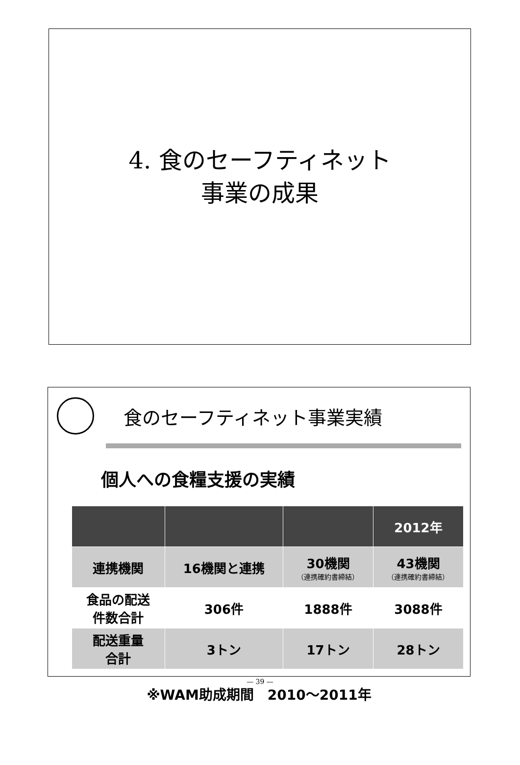4. 食のセーフティネット
事業の成果
食のセーフティネット事業実績
個人への食糧支援の実績
| | | | 2012年 |
| 連携機関 | 16機関と連携 | 30機関 （連携確約書締結） | 43機関 （連携確約書締結） |
| 食品の配送 件数合計 | 306件 | 1888件 | 3088件 |
| 配送重量 合計 | 3トン | 17トン | 28トン |
※WAM助成期間　2010～2011年
— 39 —